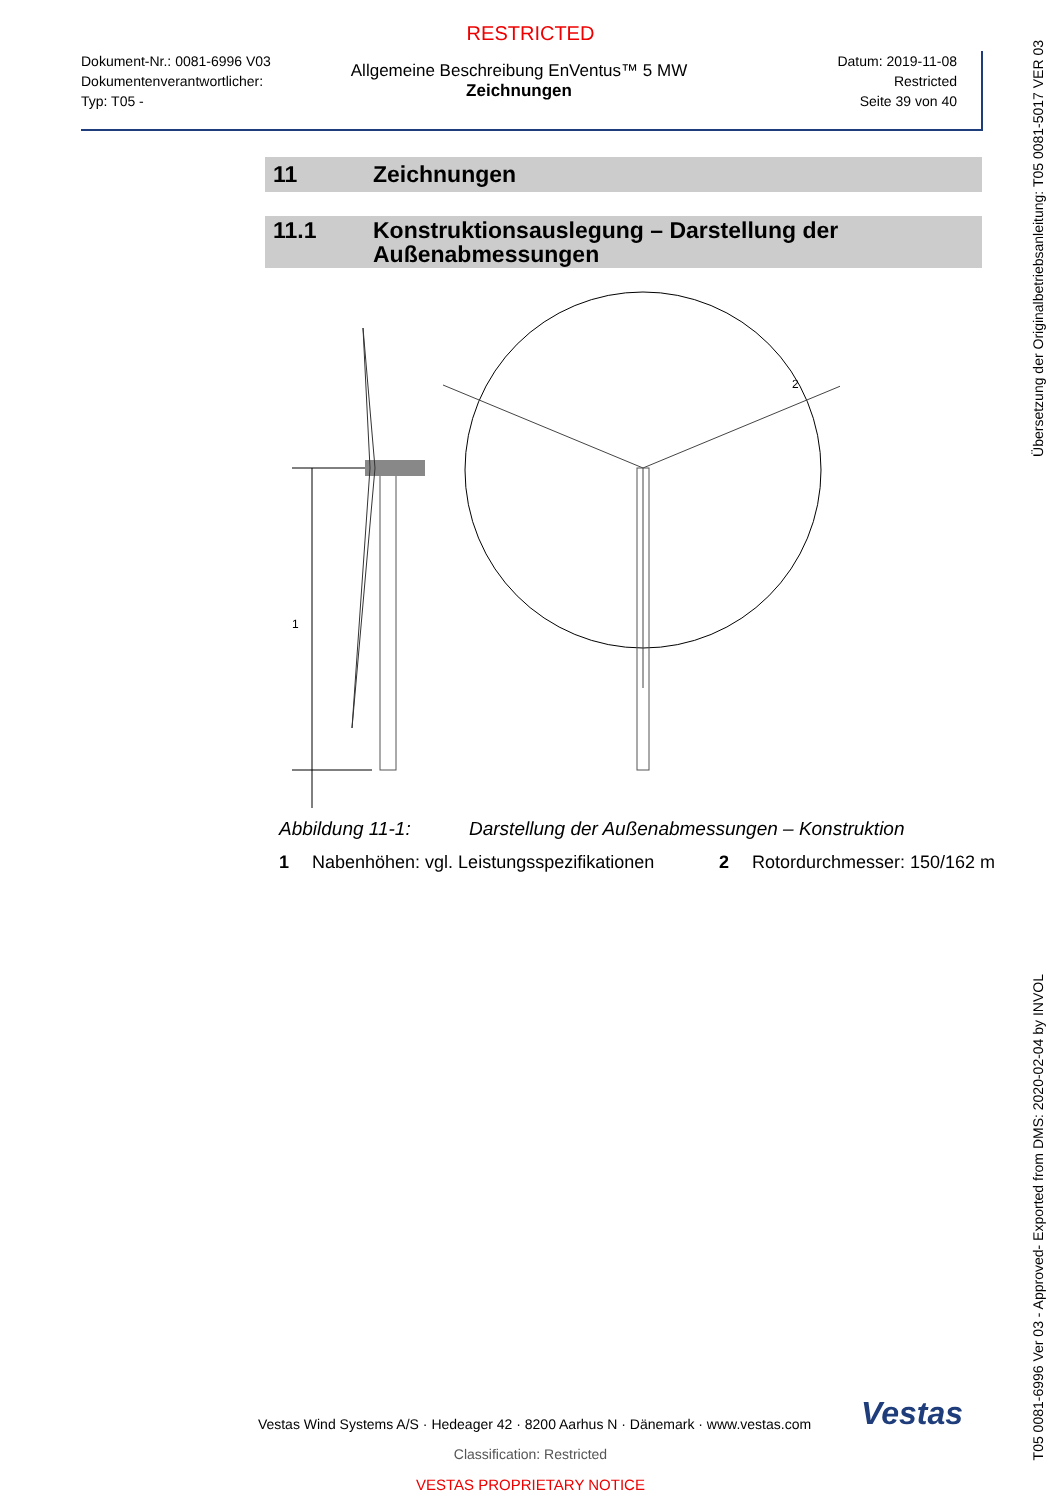RESTRICTED
Dokument-Nr.: 0081-6996 V03
Dokumentenverantwortlicher:
Typ: T05 -
Allgemeine Beschreibung EnVentus™ 5 MW
Zeichnungen
Datum: 2019-11-08
Restricted
Seite 39 von 40
11 Zeichnungen
11.1 Konstruktionsauslegung – Darstellung der Außenabmessungen
1
2
Abbildung 11-1: Darstellung der Außenabmessungen – Konstruktion
1 Nabenhöhen: vgl. Leistungsspezifikationen 2 Rotordurchmesser: 150/162 m
Übersetzung der Originalbetriebsanleitung: T05 0081-5017 VER 03
T05 0081-6996 Ver 03 - Approved- Exported from DMS: 2020-02-04 by INVOL
Vestas Wind Systems A/S · Hedeager 42 · 8200 Aarhus N · Dänemark · www.vestas.com Vestas
Classification: Restricted
VESTAS PROPRIETARY NOTICE